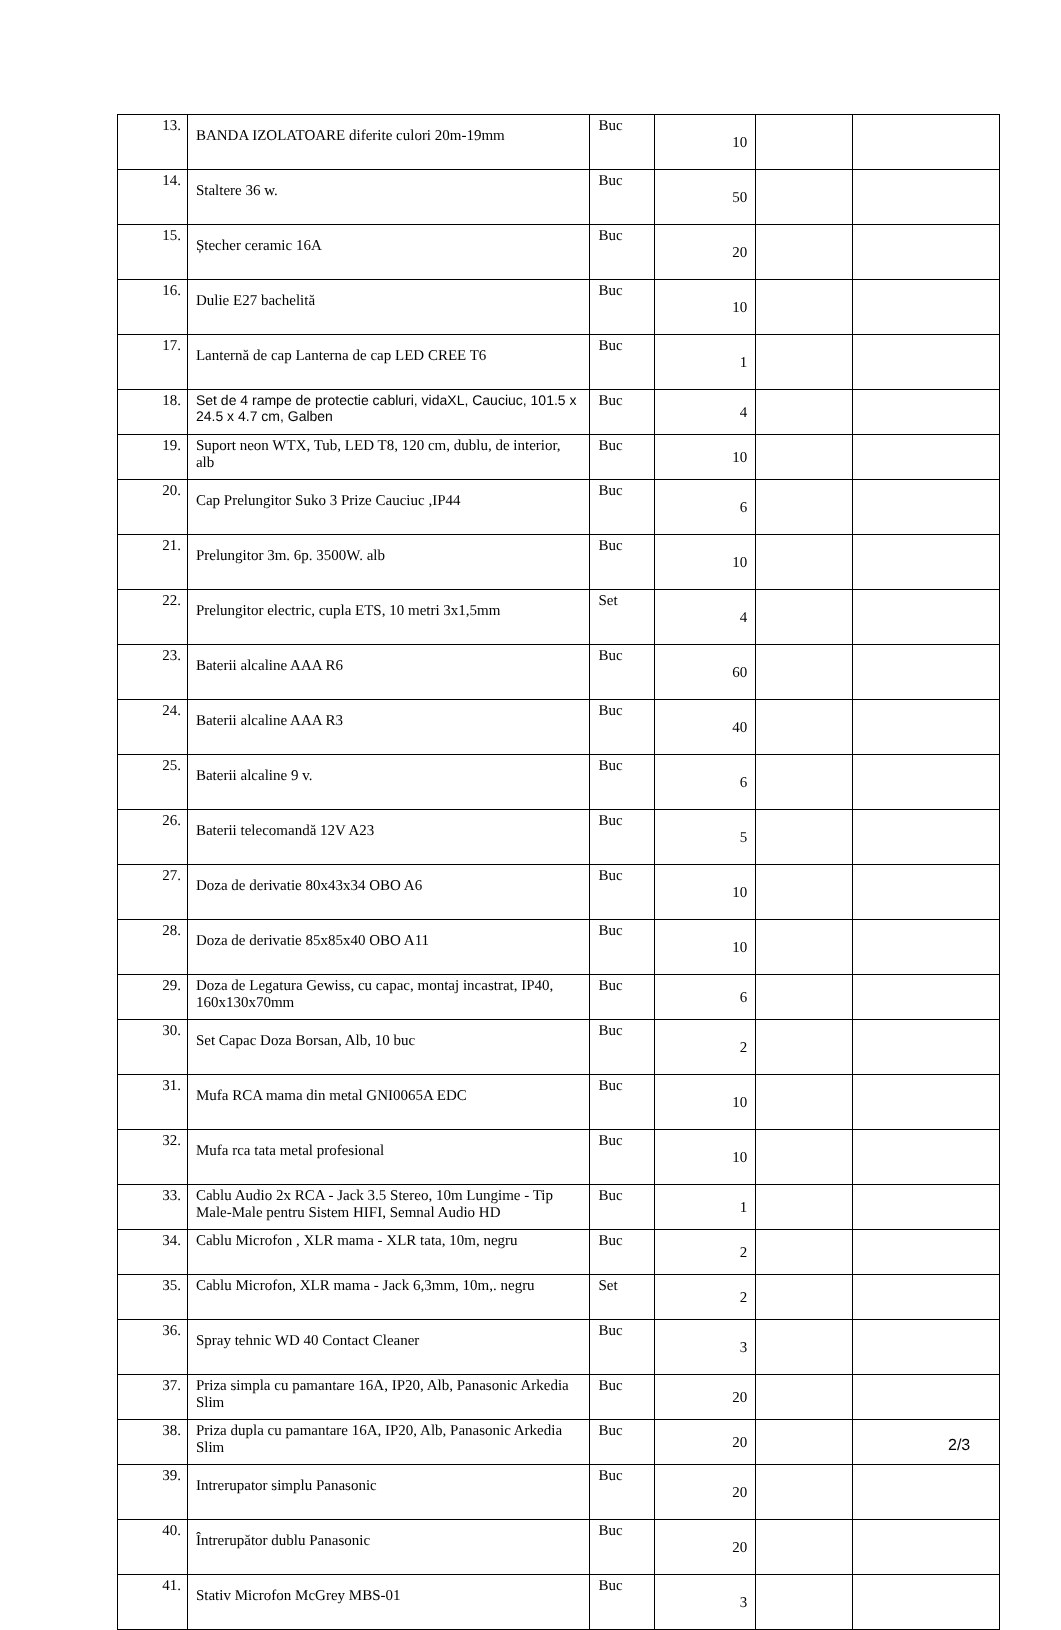| 13. | BANDA IZOLATOARE diferite culori 20m-19mm | Buc | 10 | | |
| 14. | Staltere 36 w. | Buc | 50 | | |
| 15. | Ștecher ceramic 16A | Buc | 20 | | |
| 16. | Dulie E27 bachelită | Buc | 10 | | |
| 17. | Lanternă de cap Lanterna de cap LED CREE T6 | Buc | 1 | | |
| 18. | Set de 4 rampe de protectie cabluri, vidaXL, Cauciuc, 101.5 x 24.5 x 4.7 cm, Galben | Buc | 4 | | |
| 19. | Suport neon WTX, Tub, LED T8, 120 cm, dublu, de interior, alb | Buc | 10 | | |
| 20. | Cap Prelungitor Suko 3 Prize Cauciuc ,IP44 | Buc | 6 | | |
| 21. | Prelungitor 3m. 6p. 3500W. alb | Buc | 10 | | |
| 22. | Prelungitor electric, cupla ETS, 10 metri 3x1,5mm | Set | 4 | | |
| 23. | Baterii alcaline AAA R6 | Buc | 60 | | |
| 24. | Baterii alcaline AAA R3 | Buc | 40 | | |
| 25. | Baterii alcaline 9 v. | Buc | 6 | | |
| 26. | Baterii telecomandă 12V A23 | Buc | 5 | | |
| 27. | Doza de derivatie 80x43x34 OBO A6 | Buc | 10 | | |
| 28. | Doza de derivatie 85x85x40 OBO A11 | Buc | 10 | | |
| 29. | Doza de Legatura Gewiss, cu capac, montaj incastrat, IP40, 160x130x70mm | Buc | 6 | | |
| 30. | Set Capac Doza Borsan, Alb, 10 buc | Buc | 2 | | |
| 31. | Mufa RCA mama din metal GNI0065A EDC | Buc | 10 | | |
| 32. | Mufa rca tata metal profesional | Buc | 10 | | |
| 33. | Cablu Audio 2x RCA - Jack 3.5 Stereo, 10m Lungime - Tip Male-Male pentru Sistem HIFI, Semnal Audio HD | Buc | 1 | | |
| 34. | Cablu Microfon , XLR mama - XLR tata, 10m, negru | Buc | 2 | | |
| 35. | Cablu Microfon, XLR mama - Jack 6,3mm, 10m,. negru | Set | 2 | | |
| 36. | Spray tehnic WD 40 Contact Cleaner | Buc | 3 | | |
| 37. | Priza simpla cu pamantare 16A, IP20, Alb, Panasonic Arkedia Slim | Buc | 20 | | |
| 38. | Priza dupla cu pamantare 16A, IP20, Alb, Panasonic Arkedia Slim | Buc | 20 | | |
| 39. | Intrerupator simplu Panasonic | Buc | 20 | | |
| 40. | Întrerupător dublu Panasonic | Buc | 20 | | |
| 41. | Stativ Microfon McGrey MBS-01 | Buc | 3 | | |
2/3